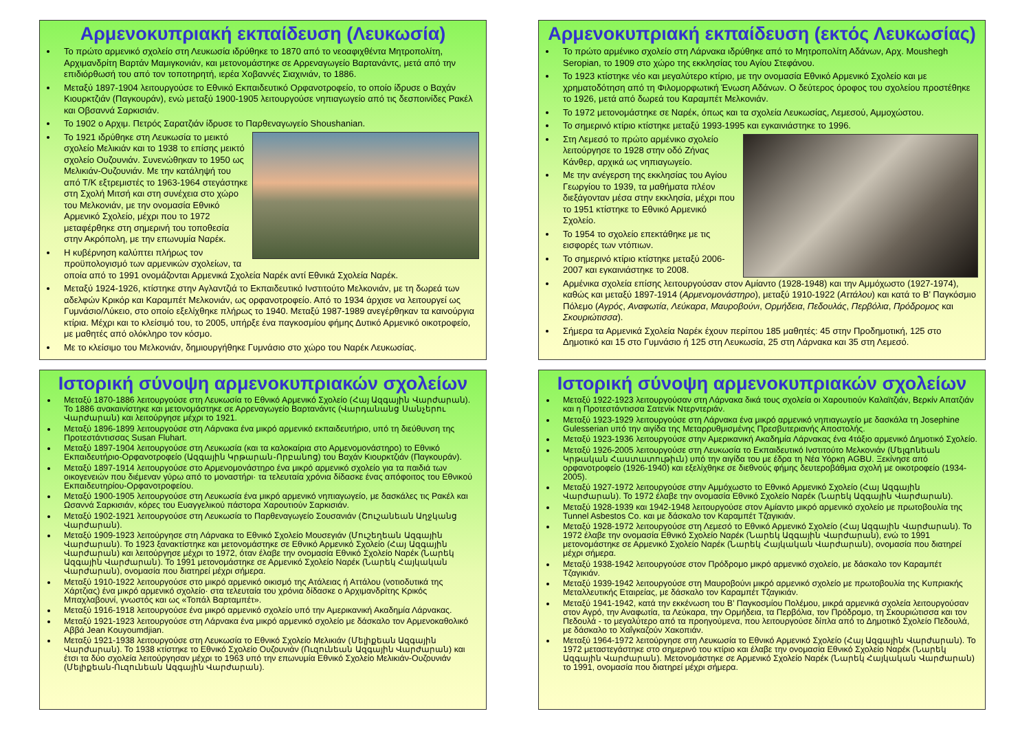Αρμενοκυπριακή εκπαίδευση (Λευκωσία)
Το πρώτο αρμενικό σχολείο στη Λευκωσία ιδρύθηκε το 1870 από το νεοαφιχθέντα Μητροπολίτη, Αρχιμανδρίτη Βαρτάν Μαμιγκονιάν, και μετονομάστηκε σε Αρρεναγωγείο Βαρτανάντς, μετά από την επιδιόρθωσή του από τον τοποτηρητή, ιερέα Χοβαννές Σιαχινιάν, το 1886.
Μεταξύ 1897-1904 λειτουργούσε το Εθνικό Εκπαιδευτικό Ορφανοτροφείο, το οποίο ίδρυσε ο Βαχάν Κιουρκτζιάν (Παγκουράν), ενώ μεταξύ 1900-1905 λειτουργούσε νηπιαγωγείο από τις δεσποινίδες Ρακέλ και Οβσαννά Σαρκισιάν.
Το 1902 ο Αρχιμ. Πετρός Σαρατζιάν ίδρυσε το Παρθεναγωγείο Shoushanian.
Το 1921 ιδρύθηκε στη Λευκωσία το μεικτό σχολείο Μελικιάν και το 1938 το επίσης μεικτό σχολείο Ουζουνιάν. Συνενώθηκαν το 1950 ως Μελικιάν-Ουζουνιάν. Με την κατάληψή του από Τ/Κ εξτρεμιστές το 1963-1964 στεγάστηκε στη Σχολή Μιτσή και στη συνέχεια στο χώρο του Μελκονιάν, με την ονομασία Εθνικό Αρμενικό Σχολείο, μέχρι που το 1972 μεταφέρθηκε στη σημερινή του τοποθεσία στην Ακρόπολη, με την επωνυμία Ναρέκ.
Η κυβέρνηση καλύπτει πλήρως τον προϋπολογισμό των αρμενικών σχολείων, τα οποία από το 1991 ονομάζονται Αρμενικά Σχολεία Ναρέκ αντί Εθνικά Σχολεία Ναρέκ.
Μεταξύ 1924-1926, κτίστηκε στην Αγλαντζιά το Εκπαιδευτικό Ινστιτούτο Μελκονιάν, με τη δωρεά των αδελφών Κρικόρ και Καραμπέτ Μελκονιάν, ως ορφανοτροφείο. Από το 1934 άρχισε να λειτουργεί ως Γυμνάσιο/Λύκειο, στο οποίο εξελίχθηκε πλήρως το 1940. Μεταξύ 1987-1989 ανεγέρθηκαν τα καινούργια κτίρια. Μέχρι και το κλείσιμό του, το 2005, υπήρξε ένα παγκοσμίου φήμης Δυτικό Αρμενικό οικοτροφείο, με μαθητές από ολόκληρο τον κόσμο.
Με το κλείσιμο του Μελκονιάν, δημιουργήθηκε Γυμνάσιο στο χώρο του Ναρέκ Λευκωσίας.
Αρμενοκυπριακή εκπαίδευση (εκτός Λευκωσίας)
Το πρώτο αρμένικο σχολείο στη Λάρνακα ιδρύθηκε από το Μητροπολίτη Αδάνων, Αρχ. Moushegh Seropian, το 1909 στο χώρο της εκκλησίας του Αγίου Στεφάνου.
Το 1923 κτίστηκε νέο και μεγαλύτερο κτίριο, με την ονομασία Εθνικό Αρμενικό Σχολείο και με χρηματοδότηση από τη Φιλομορφωτική Ένωση Αδάνων. Ο δεύτερος όροφος του σχολείου προστέθηκε το 1926, μετά από δωρεά του Καραμπέτ Μελκονιάν.
Το 1972 μετονομάστηκε σε Ναρέκ, όπως και τα σχολεία Λευκωσίας, Λεμεσού, Αμμοχώστου.
Το σημερινό κτίριο κτίστηκε μεταξύ 1993-1995 και εγκαινιάστηκε το 1996.
Στη Λεμεσό το πρώτο αρμένικο σχολείο λειτούργησε το 1928 στην οδό Ζήνας Κάνθερ, αρχικά ως νηπιαγωγείο.
Με την ανέγερση της εκκλησίας του Αγίου Γεωργίου το 1939, τα μαθήματα πλέον διεξάγονταν μέσα στην εκκλησία, μέχρι που το 1951 κτίστηκε το Εθνικό Αρμενικό Σχολείο.
Το 1954 το σχολείο επεκτάθηκε με τις εισφορές των ντόπιων.
Το σημερινό κτίριο κτίστηκε μεταξύ 2006-2007 και εγκαινιάστηκε το 2008.
Αρμένικα σχολεία επίσης λειτουργούσαν στον Αμίαντο (1928-1948) και την Αμμόχωστο (1927-1974), καθώς και μεταξύ 1897-1914 (Αρμενομονάστηρο), μεταξύ 1910-1922 (Αττάλου) και κατά το Β’ Παγκόσμιο Πόλεμο (Αγρός, Αναφωτία, Λεύκαρα, Μαυροβούνι, Ορμήδεια, Πεδουλάς, Περβόλια, Πρόδρομος και Σκουριώτισσα).
Σήμερα τα Αρμενικά Σχολεία Ναρέκ έχουν περίπου 185 μαθητές: 45 στην Προδημοτική, 125 στο Δημοτικό και 15 στο Γυμνάσιο ή 125 στη Λευκωσία, 25 στη Λάρνακα και 35 στη Λεμεσό.
Ιστορική σύνοψη αρμενοκυπριακών σχολείων
Μεταξύ 1870-1886 λειτουργούσε στη Λευκωσία το Εθνικό Αρμενικό Σχολείο (Հայ Ազգային Վարժարան). Το 1886 ανακαινίστηκε και μετονομάστηκε σε Αρρεναγωγείο Βαρτανάντς (Վարդանանց Սանչերու Վարժարան) και λειτούργησε μέχρι το 1921.
Μεταξύ 1896-1899 λειτουργούσε στη Λάρνακα ένα μικρό αρμενικό εκπαιδευτήριο, υπό τη διεύθυνση της Προτεστάντισσας Susan Fluhart.
Μεταξύ 1897-1904 λειτουργούσε στη Λευκωσία (και τα καλοκαίρια στο Αρμενομονάστηρο) το Εθνικό Εκπαιδευτήριο-Ορφανοτροφείο (Ազգային Կրթարան-Որբանոց) του Βαχάν Κιουρκτζιάν (Παγκουράν).
Μεταξύ 1897-1914 λειτουργούσε στο Αρμενομονάστηρο ένα μικρό αρμενικό σχολείο για τα παιδιά των οικογενειών που διέμεναν γύρω από το μοναστήρι· τα τελευταία χρόνια δίδασκε ένας απόφοιτος του Εθνικού Εκπαιδευτηρίου-Ορφανοτροφείου.
Μεταξύ 1900-1905 λειτουργούσε στη Λευκωσία ένα μικρό αρμενικό νηπιαγωγείο, με δασκάλες τις Ρακέλ και Ωσαννά Σαρκισιάν, κόρες του Ευαγγελικού πάστορα Χαρουτιούν Σαρκισιάν.
Μεταξύ 1902-1921 λειτουργούσε στη Λευκωσία το Παρθεναγωγείο Σουσανιάν (Շուշանեան Աղջկանց Վարժարան).
Μεταξύ 1909-1923 λειτούργησε στη Λάρνακα το Εθνικό Σχολείο Μουσεγιάν (Մուշեղեան Ազգային Վարժարան). Το 1923 ξανακτίστηκε και μετονομάστηκε σε Εθνικό Αρμενικό Σχολείο (Հայ Ազգային Վարժարան) και λειτούργησε μέχρι το 1972, όταν έλαβε την ονομασία Εθνικό Σχολείο Ναρέκ (Նարեկ Ազգային Վարժարան). Το 1991 μετονομάστηκε σε Αρμενικό Σχολείο Ναρέκ (Նարեկ Հայկական Վարժարան), ονομασία που διατηρεί μέχρι σήμερα.
Μεταξύ 1910-1922 λειτουργούσε στο μικρό αρμενικό οικισμό της Ατάλειας ή Αττάλου (νοτιοδυτικά της Χάρτζιας) ένα μικρό αρμενικό σχολείο· στα τελευταία του χρόνια δίδασκε ο Αρχιμανδρίτης Κρικός Μπαχλαβουνί, γνωστός και ως «Τοπάλ Βαρταμπέτ».
Μεταξύ 1916-1918 λειτουργούσε ένα μικρό αρμενικό σχολείο υπό την Αμερικανική Ακαδημία Λάρνακας.
Μεταξύ 1921-1923 λειτουργούσε στη Λάρνακα ένα μικρό αρμενικό σχολείο με δάσκαλο τον Αρμενοκαθολικό Αββά Jean Kouyoumdjian.
Μεταξύ 1921-1938 λειτουργούσε στη Λευκωσία το Εθνικό Σχολείο Μελικιάν (Մելիքեան Ազգային Վարժարան). Το 1938 κτίστηκε το Εθνικό Σχολείο Ουζουνιάν (Ուզունեան Ազգային Վարժարան) και έτσι τα δύο σχολεία λειτούργησαν μέχρι το 1963 υπό την επωνυμία Εθνικό Σχολείο Μελικιάν-Ουζουνιάν (Մելիքեան-Ուզունեան Ազգային Վարժարան).
Ιστορική σύνοψη αρμενοκυπριακών σχολείων
Μεταξύ 1922-1923 λειτουργούσαν στη Λάρνακα δικά τους σχολεία οι Χαρουτιούν Καλαϊτζιάν, Βερκίν Απατζιάν και η Προτεστάντισσα Σατενίκ Ντερντεριάν.
Μεταξύ 1923-1929 λειτουργούσε στη Λάρνακα ένα μικρό αρμενικό νηπιαγωγείο με δασκάλα τη Josephine Gulesserian υπό την αιγίδα της Μεταρρυθμισμένης Πρεσβυτεριανής Αποστολής.
Μεταξύ 1923-1936 λειτουργούσε στην Αμερικανική Ακαδημία Λάρνακας ένα 4τάξιο αρμενικό Δημοτικό Σχολείο.
Μεταξύ 1926-2005 λειτουργούσε στη Λευκωσία το Εκπαιδευτικό Ινστιτούτο Μελκονιάν (Մելգոնեան Կրթական Հաստատութիւն) υπό την αιγίδα του με έδρα τη Νέα Υόρκη AGBU. Ξεκίνησε από ορφανοτροφείο (1926-1940) και εξελίχθηκε σε διεθνούς φήμης δευτεροβάθμια σχολή με οικοτροφείο (1934-2005).
Μεταξύ 1927-1972 λειτουργούσε στην Αμμόχωστο το Εθνικό Αρμενικό Σχολείο (Հայ Ազգային Վարժարան). Το 1972 έλαβε την ονομασία Εθνικό Σχολείο Ναρέκ (Նարեկ Ազգային Վարժարան).
Μεταξύ 1928-1939 και 1942-1948 λειτουργούσε στον Αμίαντο μικρό αρμενικό σχολείο με πρωτοβουλία της Tunnel Asbestos Co. και με δάσκαλο τον Καραμπέτ Τζαγικιάν.
Μεταξύ 1928-1972 λειτουργούσε στη Λεμεσό το Εθνικό Αρμενικό Σχολείο (Հայ Ազգային Վարժարան). Το 1972 έλαβε την ονομασία Εθνικό Σχολείο Ναρέκ (Նարեկ Ազգային Վարժարան), ενώ το 1991 μετονομάστηκε σε Αρμενικό Σχολείο Ναρέκ (Նարեկ Հայկական Վարժարան), ονομασία που διατηρεί μέχρι σήμερα.
Μεταξύ 1938-1942 λειτουργούσε στον Πρόδρομο μικρό αρμενικό σχολείο, με δάσκαλο τον Καραμπέτ Τζαγικιάν.
Μεταξύ 1939-1942 λειτουργούσε στη Μαυροβούνι μικρό αρμενικό σχολείο με πρωτοβουλία της Κυπριακής Μεταλλευτικής Εταιρείας, με δάσκαλο τον Καραμπέτ Τζαγικιάν.
Μεταξύ 1941-1942, κατά την εκκένωση του Β’ Παγκοσμίου Πολέμου, μικρά αρμενικά σχολεία λειτουργούσαν στον Αγρό, την Αναφωτία, τα Λεύκαρα, την Ορμήδεια, τα Περβόλια, τον Πρόδρομο, τη Σκουριώτισσα και τον Πεδουλά - το μεγαλύτερο από τα προηγούμενα, που λειτουργούσε δίπλα από το Δημοτικό Σχολείο Πεδουλά, με δάσκαλο το Χαΐγκαζούν Χακοπιάν.
Μεταξύ 1964-1972 λειτούργησε στη Λευκωσία το Εθνικό Αρμενικό Σχολείο (Հայ Ազգային Վարժարան). Το 1972 μεταστεγάστηκε στο σημερινό του κτίριο και έλαβε την ονομασία Εθνικό Σχολείο Ναρέκ (Նարեկ Ազգային Վարժարան). Μετονομάστηκε σε Αρμενικό Σχολείο Ναρέκ (Նարեկ Հայկական Վարժարան) το 1991, ονομασία που διατηρεί μέχρι σήμερα.